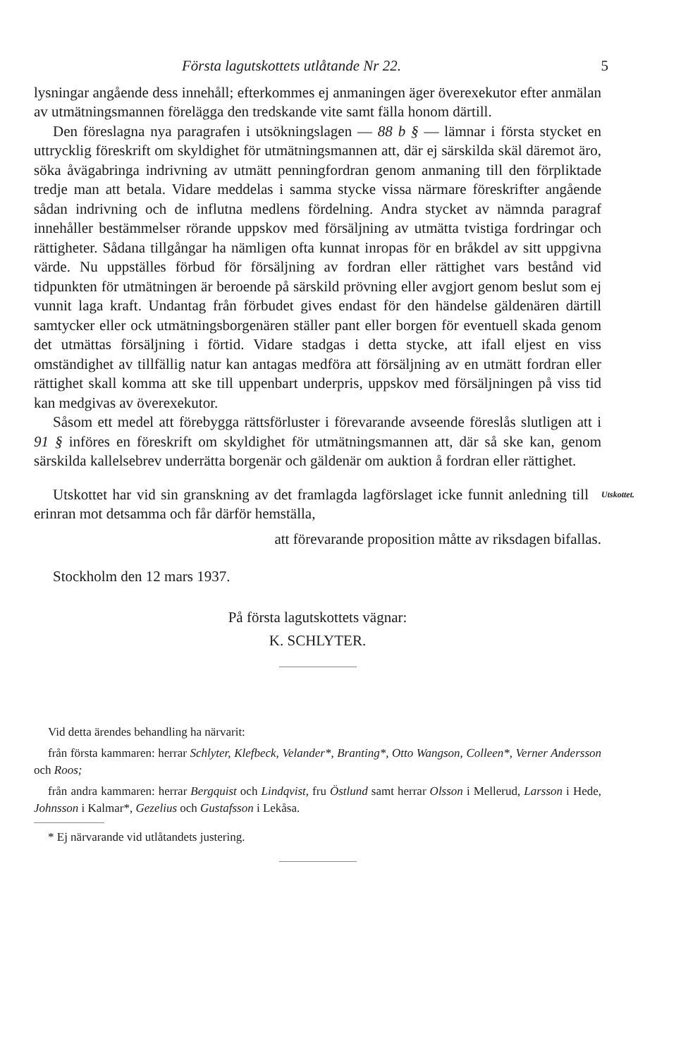Första lagutskottets utlåtande Nr 22. 5
lysningar angående dess innehåll; efterkommes ej anmaningen äger överexekutor efter anmälan av utmätningsmannen förelägga den tredskande vite samt fälla honom därtill.
Den föreslagna nya paragrafen i utsökningslagen — 88 b § — lämnar i första stycket en uttrycklig föreskrift om skyldighet för utmätningsmannen att, där ej särskilda skäl däremot äro, söka åvägabringa indrivning av utmätt penningfordran genom anmaning till den förpliktade tredje man att betala. Vidare meddelas i samma stycke vissa närmare föreskrifter angående sådan indrivning och de influtna medlens fördelning. Andra stycket av nämnda paragraf innehåller bestämmelser rörande uppskov med försäljning av utmätta tvistiga fordringar och rättigheter. Sådana tillgångar ha nämligen ofta kunnat inropas för en bråkdel av sitt uppgivna värde. Nu uppställes förbud för försäljning av fordran eller rättighet vars bestånd vid tidpunkten för utmätningen är beroende på särskild prövning eller avgjort genom beslut som ej vunnit laga kraft. Undantag från förbudet gives endast för den händelse gäldenären därtill samtycker eller ock utmätningsborgenären ställer pant eller borgen för eventuell skada genom det utmättas försäljning i förtid. Vidare stadgas i detta stycke, att ifall eljest en viss omständighet av tillfällig natur kan antagas medföra att försäljning av en utmätt fordran eller rättighet skall komma att ske till uppenbart underpris, uppskov med försäljningen på viss tid kan medgivas av överexekutor.
Såsom ett medel att förebygga rättsförluster i förevarande avseende föreslås slutligen att i 91 § införes en föreskrift om skyldighet för utmätningsmannen att, där så ske kan, genom särskilda kallelsebrev underrätta borgenär och gäldenär om auktion å fordran eller rättighet.
Utskottet har vid sin granskning av det framlagda lagförslaget icke funnit anledning till erinran mot detsamma och får därför hemställa,
Utskottet.
att förevarande proposition måtte av riksdagen bifallas.
Stockholm den 12 mars 1937.
På första lagutskottets vägnar:
K. SCHLYTER.
Vid detta ärendes behandling ha närvarit:
från första kammaren: herrar Schlyter, Klefbeck, Velander*, Branting*, Otto Wangson, Colleen*, Verner Andersson och Roos;
från andra kammaren: herrar Bergquist och Lindqvist, fru Östlund samt herrar Olsson i Mellerud, Larsson i Hede, Johnsson i Kalmar*, Gezelius och Gustafsson i Lekåsa.
* Ej närvarande vid utlåtandets justering.